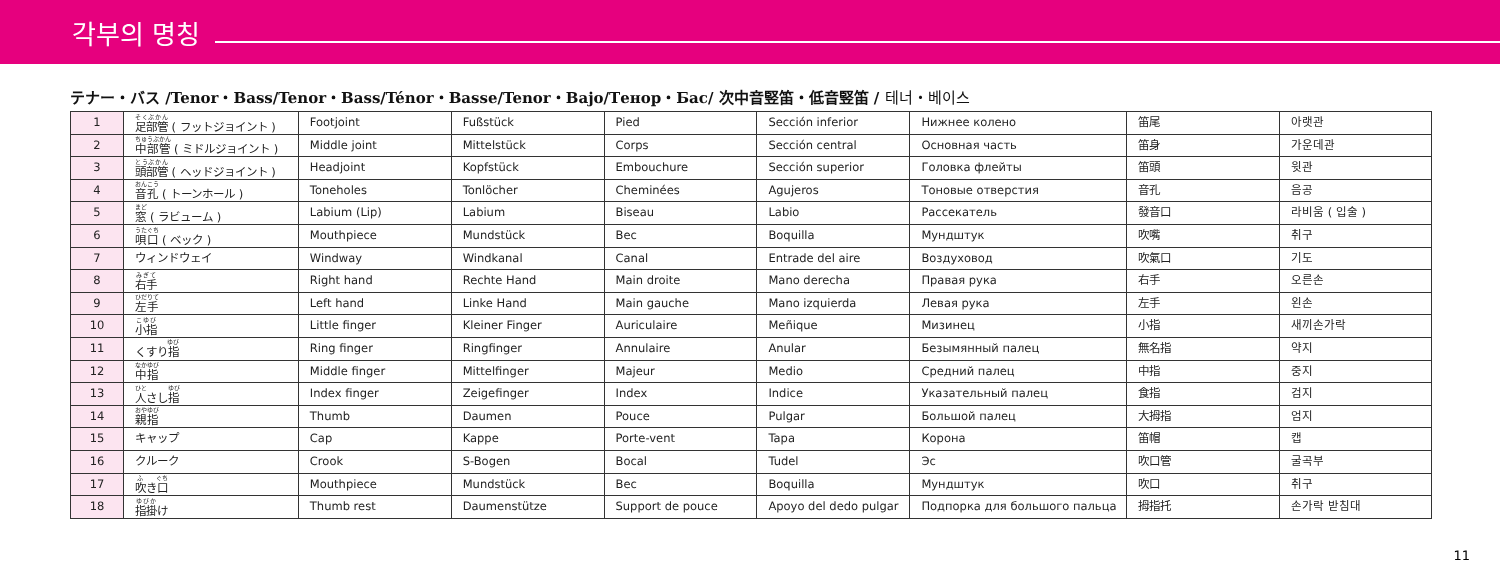각부의 명칭
テナー・バス /Tenor・Bass/Tenor・Bass/Ténor・Basse/Tenor・Bajo/Тенор・Бас/ 次中音竪笛・低音竪笛 / 테너・베이스
| 1 | 足部管 ( フットジョイント ) | Footjoint | Fußstück | Pied | Sección inferior | Нижнее колено | 笛尾 | 아랫관 |
| 2 | 中部管 ( ミドルジョイント ) | Middle joint | Mittelstück | Corps | Sección central | Основная часть | 笛身 | 가운데관 |
| 3 | 頭部管 ( ヘッドジョイント ) | Headjoint | Kopfstück | Embouchure | Sección superior | Головка флейты | 笛頭 | 윗관 |
| 4 | 音孔 ( トーンホール ) | Toneholes | Tonlöcher | Cheminées | Agujeros | Тоновые отверстия | 音孔 | 음공 |
| 5 | 窓 ( ラビューム ) | Labium (Lip) | Labium | Biseau | Labio | Рассекатель | 發音口 | 라비움 ( 입술 ) |
| 6 | 唄口 ( ベック ) | Mouthpiece | Mundstück | Bec | Boquilla | Мундштук | 吹嘴 | 취구 |
| 7 | ウィンドウェイ | Windway | Windkanal | Canal | Entrade del aire | Воздуховод | 吹氣口 | 기도 |
| 8 | 右手 | Right hand | Rechte Hand | Main droite | Mano derecha | Правая рука | 右手 | 오른손 |
| 9 | 左手 | Left hand | Linke Hand | Main gauche | Mano izquierda | Левая рука | 左手 | 왼손 |
| 10 | 小指 | Little finger | Kleiner Finger | Auriculaire | Meñique | Мизинец | 小指 | 새끼손가락 |
| 11 | くすり 指 | Ring finger | Ringfinger | Annulaire | Anular | Безымянный палец | 無名指 | 약지 |
| 12 | 中指 | Middle finger | Mittelfinger | Majeur | Medio | Средний палец | 中指 | 중지 |
| 13 | 人 さし 指 | Index finger | Zeigefinger | Index | Indice | Указательный палец | 食指 | 검지 |
| 14 | 親指 | Thumb | Daumen | Pouce | Pulgar | Большой палец | 大拇指 | 엄지 |
| 15 | キャップ | Cap | Kappe | Porte-vent | Tapa | Корона | 笛帽 | 캡 |
| 16 | クルーク | Crook | S-Bogen | Bocal | Tudel | Эс | 吹口管 | 굴곡부 |
| 17 | 吹 き 口 | Mouthpiece | Mundstück | Bec | Boquilla | Мундштук | 吹口 | 취구 |
| 18 | 指掛 け | Thumb rest | Daumenstütze | Support de pouce | Apoyo del dedo pulgar | Подпорка для большого пальца | 拇指托 | 손가락 받침대 |
11